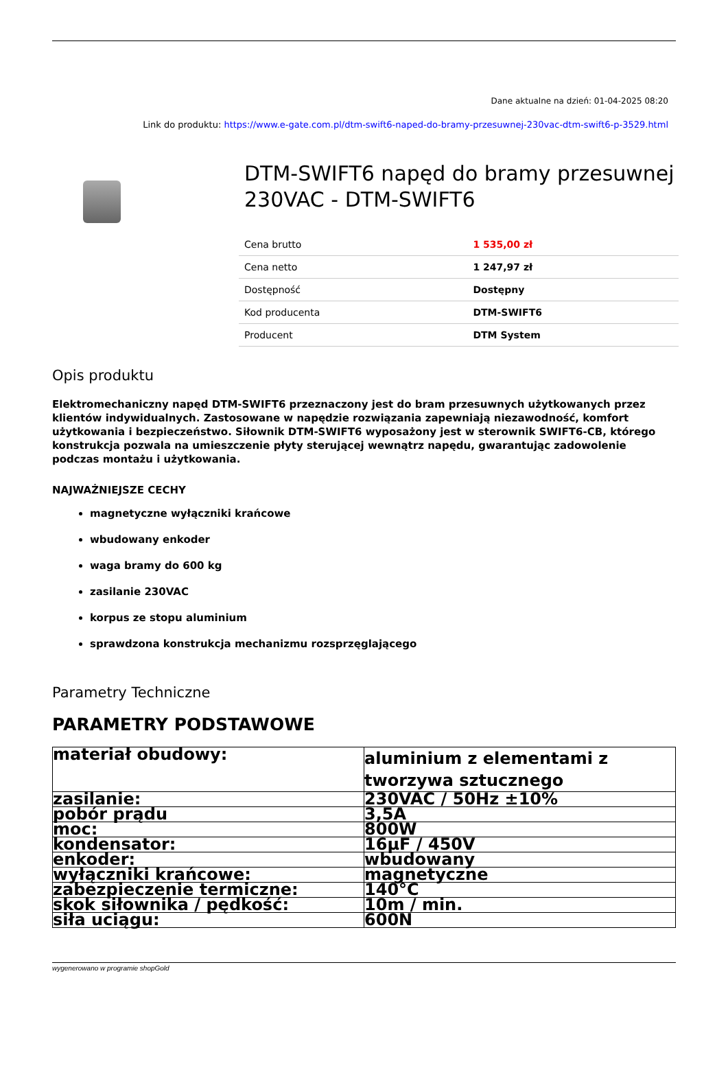Dane aktualne na dzień: 01-04-2025 08:20
Link do produktu: https://www.e-gate.com.pl/dtm-swift6-naped-do-bramy-przesuwnej-230vac-dtm-swift6-p-3529.html
DTM-SWIFT6 napęd do bramy przesuwnej 230VAC - DTM-SWIFT6
| Cena brutto | 1 535,00 zł |
| Cena netto | 1 247,97 zł |
| Dostępność | Dostępny |
| Kod producenta | DTM-SWIFT6 |
| Producent | DTM System |
Opis produktu
Elektromechaniczny napęd DTM-SWIFT6 przeznaczony jest do bram przesuwnych użytkowanych przez klientów indywidualnych. Zastosowane w napędzie rozwiązania zapewniają niezawodność, komfort użytkowania i bezpieczeństwo. Siłownik DTM-SWIFT6 wyposażony jest w sterownik SWIFT6-CB, którego konstrukcja pozwala na umieszczenie płyty sterującej wewnątrz napędu, gwarantując zadowolenie podczas montażu i użytkowania.
NAJWAŻNIEJSZE CECHY
magnetyczne wyłączniki krańcowe
wbudowany enkoder
waga bramy do 600 kg
zasilanie 230VAC
korpus ze stopu aluminium
sprawdzona konstrukcja mechanizmu rozsprzęglającego
Parametry Techniczne
PARAMETRY PODSTAWOWE
| materiał obudowy: | aluminium z elementami z tworzywa sztucznego |
| zasilanie: | 230VAC / 50Hz ±10% |
| pobór prądu | 3,5A |
| moc: | 800W |
| kondensator: | 16µF / 450V |
| enkoder: | wbudowany |
| wyłączniki krańcowe: | magnetyczne |
| zabezpieczenie termiczne: | 140°C |
| skok siłownika / pędkość: | 10m / min. |
| siła uciągu: | 600N |
wygenerowano w programie shopGold